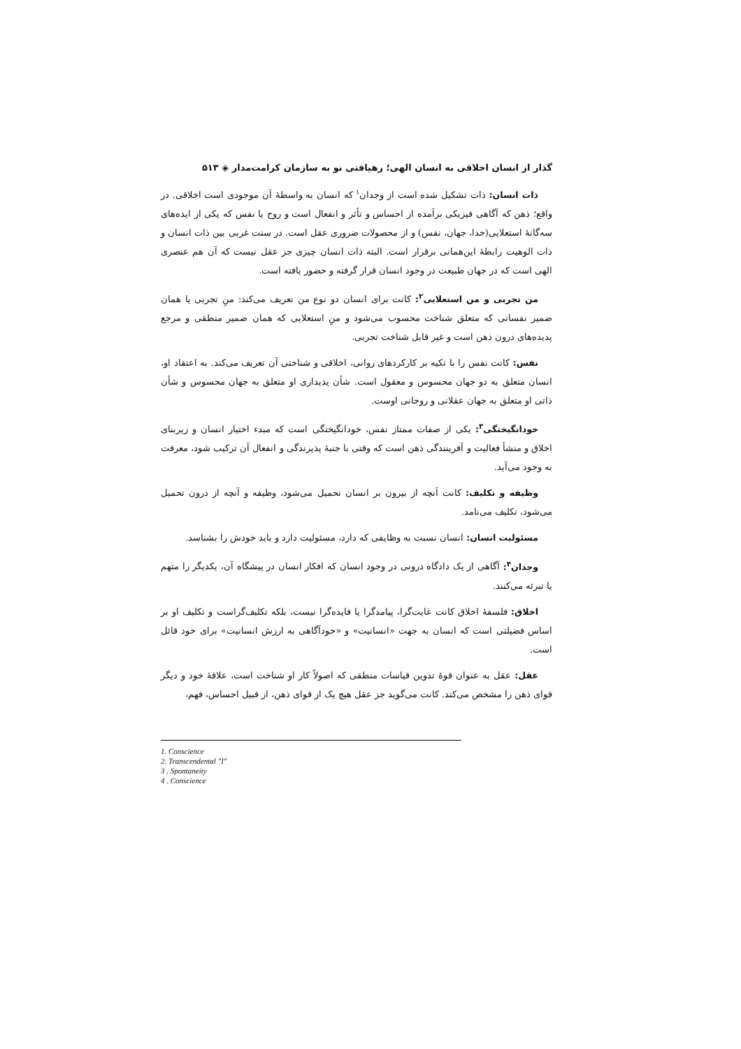گذار از انسان اخلاقی به انسان الهی؛ رهیافتی نو به سازمان کرامت‌مدار ◈ ۵۱۳
ذات انسان: ذات تشکیل شده است از وجدان<sup>۱</sup> که انسان به واسطهٔ آن موجودی است اخلاقی. در واقع؛ ذهن که آگاهی فیزیکی برآمده از احساس و تأثر و انفعال است و روح یا نفس که یکی از ایده‌های سه‌گانهٔ استعلایی(خدا، جهان، نفس) و از محصولات ضروری عقل است. در سنت غربی بین ذات انسان و ذات الوهیت رابطهٔ این‌همانی برقرار است. البته ذات انسان چیزی جز عقل نیست که آن هم عنصری الهی است که در جهان طبیعت در وجود انسان قرار گرفته و حضور یافته است.
من تجربی و من استعلایی<sup>۲</sup>: کانت برای انسان دو نوع من تعریف می‌کند: منِ تجربی یا همان ضمیر نفسانی که متعلق شناخت محسوب می‌شود و منِ استعلایی که همان ضمیر منطقی و مرجع پدیده‌های درون ذهن است و غیر قابل شناخت تجربی.
نفس: کانت نفس را با تکیه بر کارکردهای روانی، اخلاقی و شناختی آن تعریف می‌کند. به اعتقاد او، انسان متعلق به دو جهان محسوس و معقول است. شأن پدیداری او متعلق به جهان محسوس و شأن ذاتی او متعلق به جهان عقلانی و روحانی اوست.
خودانگیختگی<sup>۳</sup>: یکی از صفات ممتاز نفس، خودانگیختگی است که مبدء اختیار انسان و زیربنای اخلاق و منشأ فعالیت و آفرینندگی ذهن است که وقتی با جنبهٔ پذیرندگی و انفعال آن ترکیب شود، معرفت به وجود می‌آید.
وظیفه و تکلیف: کانت آنچه از بیرون بر انسان تحمیل می‌شود، وظیفه و آنچه از درون تحمیل می‌شود، تکلیف می‌نامد.
مسئولیت انسان: انسان نسبت به وظایفی که دارد، مسئولیت دارد و باید خودش را بشناسد.
وجدان<sup>۴</sup>: آگاهی از یک دادگاه درونی در وجود انسان که افکار انسان در پیشگاه آن، یکدیگر را متهم یا تبرئه می‌کنند.
اخلاق: فلسفهٔ اخلاق کانت غایت‌گرا، پیامدگرا یا فایده‌گرا نیست، بلکه تکلیف‌گراست و تکلیف او بر اساس فضیلتی است که انسان به جهت «انسانیت» و «خودآگاهی به ارزش انسانیت» برای خود قائل است.
عقل: عقل به عنوان قوهٔ تدوین قیاسات منطقی که اصولاً کار او شناخت است، علاقهٔ خود و دیگر قوای ذهن را مشخص می‌کند. کانت می‌گوید جز عقل هیچ یک از قوای ذهن، از قبیل احساس، فهم،
1. Conscience
2. Transcendental "I"
3 . Spontaneity
4 . Conscience